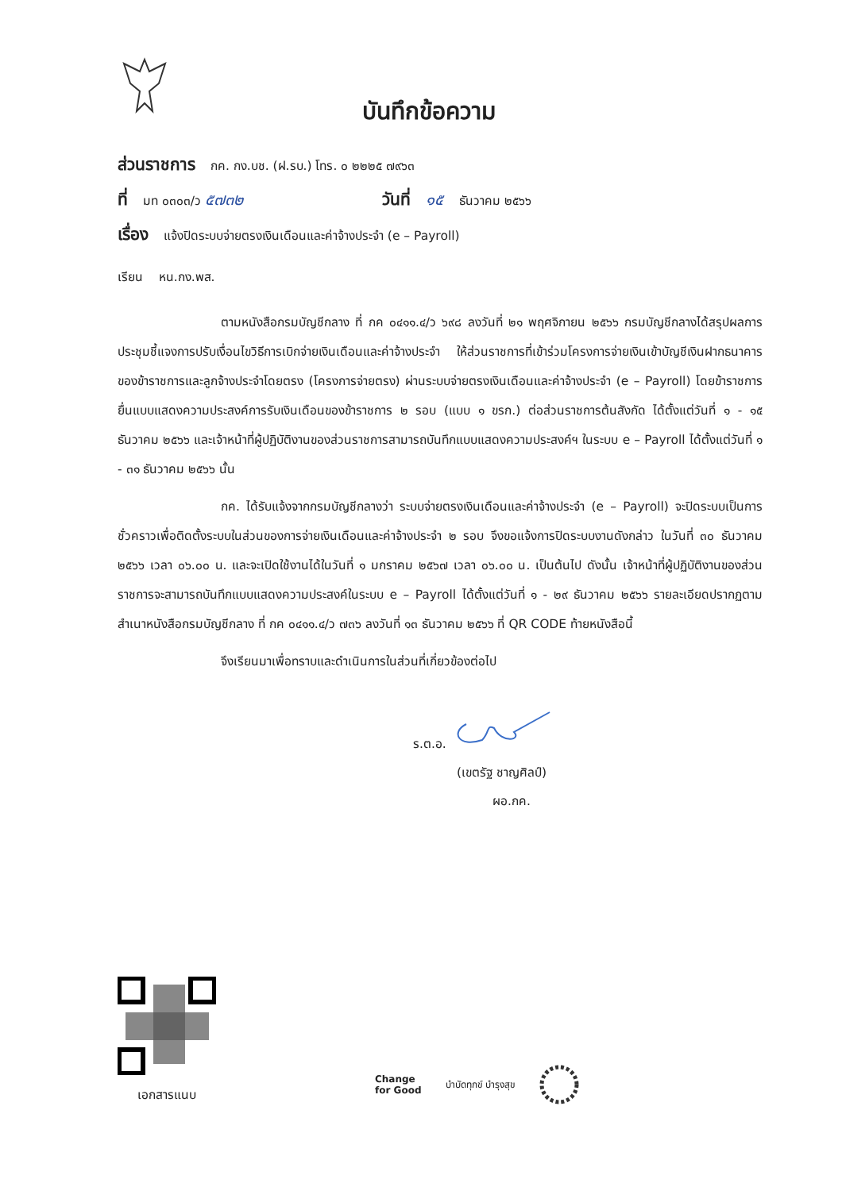บันทึกข้อความ
ส่วนราชการ กค. กง.บช. (ฝ.รบ.) โทร. ๐ ๒๒๒๕ ๗๙๖๓
ที่ มท ๐๓๐๓/ว ๕๗๓๒ วันที่ ๑๕ ธันวาคม ๒๕๖๖
เรื่อง แจ้งปิดระบบจ่ายตรงเงินเดือนและค่าจ้างประจำ (e – Payroll)
เรียน หน.กง.พส.
ตามหนังสือกรมบัญชีกลาง ที่ กค ๐๔๑๑.๔/ว ๖๙๘ ลงวันที่ ๒๑ พฤศจิกายน ๒๕๖๖ กรมบัญชีกลางได้สรุปผลการประชุมชี้แจงการปรับเงื่อนไขวิธีการเบิกจ่ายเงินเดือนและค่าจ้างประจำ ให้ส่วนราชการที่เข้าร่วมโครงการจ่ายเงินเข้าบัญชีเงินฝากธนาคารของข้าราชการและลูกจ้างประจำโดยตรง (โครงการจ่ายตรง) ผ่านระบบจ่ายตรงเงินเดือนและค่าจ้างประจำ (e – Payroll) โดยข้าราชการยื่นแบบแสดงความประสงค์การรับเงินเดือนของข้าราชการ ๒ รอบ (แบบ ๑ ขรก.) ต่อส่วนราชการต้นสังกัด ได้ตั้งแต่วันที่ ๑ - ๑๕ ธันวาคม ๒๕๖๖ และเจ้าหน้าที่ผู้ปฏิบัติงานของส่วนราชการสามารถบันทึกแบบแสดงความประสงค์ฯ ในระบบ e – Payroll ได้ตั้งแต่วันที่ ๑ - ๓๑ ธันวาคม ๒๕๖๖ นั้น
กค. ได้รับแจ้งจากกรมบัญชีกลางว่า ระบบจ่ายตรงเงินเดือนและค่าจ้างประจำ (e – Payroll) จะปิดระบบเป็นการชั่วคราวเพื่อติดตั้งระบบในส่วนของการจ่ายเงินเดือนและค่าจ้างประจำ ๒ รอบ จึงขอแจ้งการปิดระบบงานดังกล่าว ในวันที่ ๓๐ ธันวาคม ๒๕๖๖ เวลา ๐๖.๐๐ น. และจะเปิดใช้งานได้ในวันที่ ๑ มกราคม ๒๕๖๗ เวลา ๐๖.๐๐ น. เป็นต้นไป ดังนั้น เจ้าหน้าที่ผู้ปฏิบัติงานของส่วนราชการจะสามารถบันทึกแบบแสดงความประสงค์ในระบบ e – Payroll ได้ตั้งแต่วันที่ ๑ - ๒๙ ธันวาคม ๒๕๖๖ รายละเอียดปรากฏตามสำเนาหนังสือกรมบัญชีกลาง ที่ กค ๐๔๑๑.๔/ว ๗๓๖ ลงวันที่ ๑๓ ธันวาคม ๒๕๖๖ ที่ QR CODE ท้ายหนังสือนี้
จึงเรียนมาเพื่อทราบและดำเนินการในส่วนที่เกี่ยวข้องต่อไป
ร.ต.อ.
(เขตรัฐ ชาญศิลป์)
ผอ.กค.
เอกสารแนบ
Change
for Good
บำบัดทุกข์ บำรุงสุข